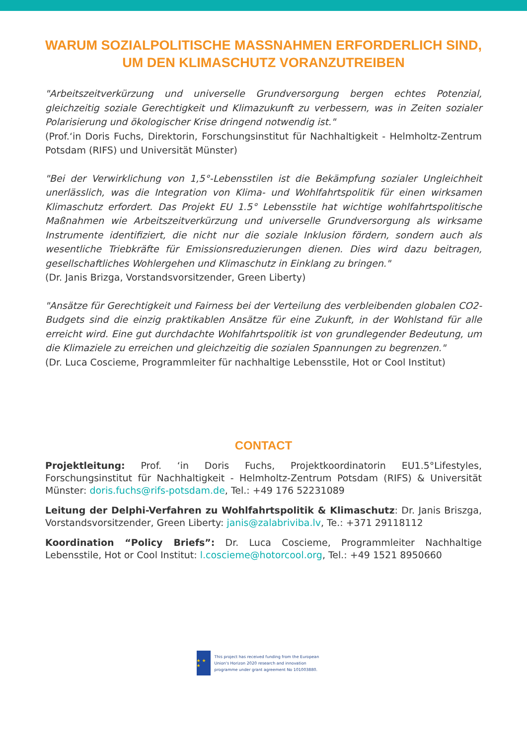WARUM SOZIALPOLITISCHE MASSNAHMEN ERFORDERLICH SIND, UM DEN KLIMASCHUTZ VORANZUTREIBEN
"Arbeitszeitverkürzung und universelle Grundversorgung bergen echtes Potenzial, gleichzeitig soziale Gerechtigkeit und Klimazukunft zu verbessern, was in Zeiten sozialer Polarisierung und ökologischer Krise dringend notwendig ist."
(Prof.‘in Doris Fuchs, Direktorin, Forschungsinstitut für Nachhaltigkeit - Helmholtz-Zentrum Potsdam (RIFS) und Universität Münster)
"Bei der Verwirklichung von 1,5°-Lebensstilen ist die Bekämpfung sozialer Ungleichheit unerlässlich, was die Integration von Klima- und Wohlfahrtspolitik für einen wirksamen Klimaschutz erfordert. Das Projekt EU 1.5° Lebensstile hat wichtige wohlfahrtspolitische Maßnahmen wie Arbeitszeitverkürzung und universelle Grundversorgung als wirksame Instrumente identifiziert, die nicht nur die soziale Inklusion fördern, sondern auch als wesentliche Triebkräfte für Emissionsreduzierungen dienen. Dies wird dazu beitragen, gesellschaftliches Wohlergehen und Klimaschutz in Einklang zu bringen."
(Dr. Janis Brizga, Vorstandsvorsitzender, Green Liberty)
"Ansätze für Gerechtigkeit und Fairness bei der Verteilung des verbleibenden globalen CO2-Budgets sind die einzig praktikablen Ansätze für eine Zukunft, in der Wohlstand für alle erreicht wird. Eine gut durchdachte Wohlfahrtspolitik ist von grundlegender Bedeutung, um die Klimaziele zu erreichen und gleichzeitig die sozialen Spannungen zu begrenzen."
(Dr. Luca Coscieme, Programmleiter für nachhaltige Lebensstile, Hot or Cool Institut)
CONTACT
Projektleitung: Prof. ‘in Doris Fuchs, Projektkoordinatorin EU1.5°Lifestyles, Forschungsinstitut für Nachhaltigkeit - Helmholtz-Zentrum Potsdam (RIFS) & Universität Münster: doris.fuchs@rifs-potsdam.de, Tel.: +49 176 52231089
Leitung der Delphi-Verfahren zu Wohlfahrtspolitik & Klimaschutz: Dr. Janis Briszga, Vorstandsvorsitzender, Green Liberty: janis@zalabriviba.lv, Te.: +371 29118112
Koordination “Policy Briefs”: Dr. Luca Coscieme, Programmleiter Nachhaltige Lebensstile, Hot or Cool Institut: l.coscieme@hotorcool.org, Tel.: +49 1521 8950660
★ ★ ★
This project has received funding from the European Union's Horizon 2020 research and innovation programme under grant agreement No 101003880.